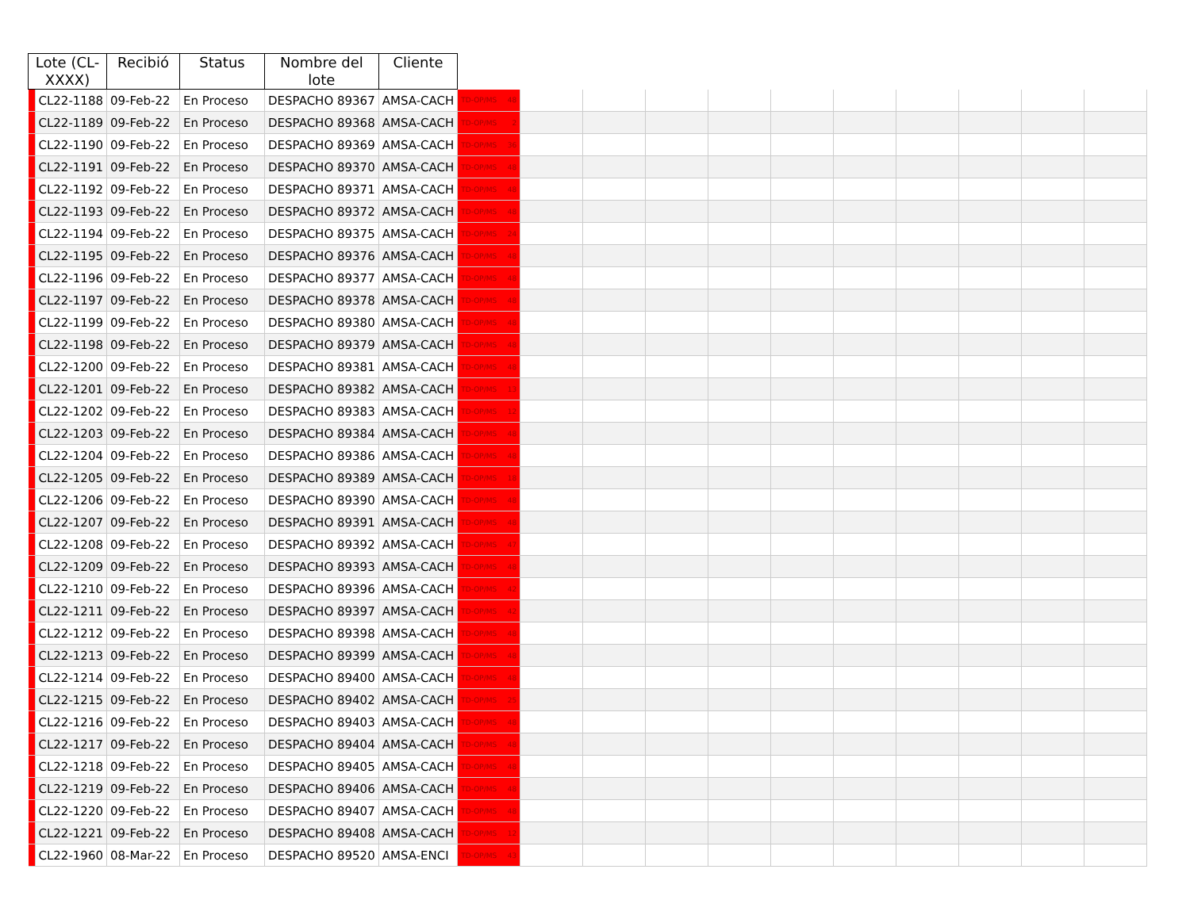| Lote (CL-XXXX) | | Recibió | Status | Nombre del lote | Cliente | | | | | | | | | | | |
| --- | --- | --- | --- | --- | --- | --- | --- | --- | --- | --- | --- | --- | --- | --- | --- | --- |
| | CL22-1188 | 09-Feb-22 | En Proceso | DESPACHO 89367 | AMSA-CACH | TD-OP/MS 48 | | | | | | | | | | |
| | CL22-1189 | 09-Feb-22 | En Proceso | DESPACHO 89368 | AMSA-CACH | TD-OP/MS 2 | | | | | | | | | | |
| | CL22-1190 | 09-Feb-22 | En Proceso | DESPACHO 89369 | AMSA-CACH | TD-OP/MS 36 | | | | | | | | | | |
| | CL22-1191 | 09-Feb-22 | En Proceso | DESPACHO 89370 | AMSA-CACH | TD-OP/MS 48 | | | | | | | | | | |
| | CL22-1192 | 09-Feb-22 | En Proceso | DESPACHO 89371 | AMSA-CACH | TD-OP/MS 48 | | | | | | | | | | |
| | CL22-1193 | 09-Feb-22 | En Proceso | DESPACHO 89372 | AMSA-CACH | TD-OP/MS 48 | | | | | | | | | | |
| | CL22-1194 | 09-Feb-22 | En Proceso | DESPACHO 89375 | AMSA-CACH | TD-OP/MS 24 | | | | | | | | | | |
| | CL22-1195 | 09-Feb-22 | En Proceso | DESPACHO 89376 | AMSA-CACH | TD-OP/MS 48 | | | | | | | | | | |
| | CL22-1196 | 09-Feb-22 | En Proceso | DESPACHO 89377 | AMSA-CACH | TD-OP/MS 48 | | | | | | | | | | |
| | CL22-1197 | 09-Feb-22 | En Proceso | DESPACHO 89378 | AMSA-CACH | TD-OP/MS 48 | | | | | | | | | | |
| | CL22-1199 | 09-Feb-22 | En Proceso | DESPACHO 89380 | AMSA-CACH | TD-OP/MS 48 | | | | | | | | | | |
| | CL22-1198 | 09-Feb-22 | En Proceso | DESPACHO 89379 | AMSA-CACH | TD-OP/MS 48 | | | | | | | | | | |
| | CL22-1200 | 09-Feb-22 | En Proceso | DESPACHO 89381 | AMSA-CACH | TD-OP/MS 48 | | | | | | | | | | |
| | CL22-1201 | 09-Feb-22 | En Proceso | DESPACHO 89382 | AMSA-CACH | TD-OP/MS 13 | | | | | | | | | | |
| | CL22-1202 | 09-Feb-22 | En Proceso | DESPACHO 89383 | AMSA-CACH | TD-OP/MS 12 | | | | | | | | | | |
| | CL22-1203 | 09-Feb-22 | En Proceso | DESPACHO 89384 | AMSA-CACH | TD-OP/MS 48 | | | | | | | | | | |
| | CL22-1204 | 09-Feb-22 | En Proceso | DESPACHO 89386 | AMSA-CACH | TD-OP/MS 48 | | | | | | | | | | |
| | CL22-1205 | 09-Feb-22 | En Proceso | DESPACHO 89389 | AMSA-CACH | TD-OP/MS 18 | | | | | | | | | | |
| | CL22-1206 | 09-Feb-22 | En Proceso | DESPACHO 89390 | AMSA-CACH | TD-OP/MS 48 | | | | | | | | | | |
| | CL22-1207 | 09-Feb-22 | En Proceso | DESPACHO 89391 | AMSA-CACH | TD-OP/MS 48 | | | | | | | | | | |
| | CL22-1208 | 09-Feb-22 | En Proceso | DESPACHO 89392 | AMSA-CACH | TD-OP/MS 47 | | | | | | | | | | |
| | CL22-1209 | 09-Feb-22 | En Proceso | DESPACHO 89393 | AMSA-CACH | TD-OP/MS 48 | | | | | | | | | | |
| | CL22-1210 | 09-Feb-22 | En Proceso | DESPACHO 89396 | AMSA-CACH | TD-OP/MS 42 | | | | | | | | | | |
| | CL22-1211 | 09-Feb-22 | En Proceso | DESPACHO 89397 | AMSA-CACH | TD-OP/MS 42 | | | | | | | | | | |
| | CL22-1212 | 09-Feb-22 | En Proceso | DESPACHO 89398 | AMSA-CACH | TD-OP/MS 48 | | | | | | | | | | |
| | CL22-1213 | 09-Feb-22 | En Proceso | DESPACHO 89399 | AMSA-CACH | TD-OP/MS 48 | | | | | | | | | | |
| | CL22-1214 | 09-Feb-22 | En Proceso | DESPACHO 89400 | AMSA-CACH | TD-OP/MS 48 | | | | | | | | | | |
| | CL22-1215 | 09-Feb-22 | En Proceso | DESPACHO 89402 | AMSA-CACH | TD-OP/MS 25 | | | | | | | | | | |
| | CL22-1216 | 09-Feb-22 | En Proceso | DESPACHO 89403 | AMSA-CACH | TD-OP/MS 48 | | | | | | | | | | |
| | CL22-1217 | 09-Feb-22 | En Proceso | DESPACHO 89404 | AMSA-CACH | TD-OP/MS 48 | | | | | | | | | | |
| | CL22-1218 | 09-Feb-22 | En Proceso | DESPACHO 89405 | AMSA-CACH | TD-OP/MS 48 | | | | | | | | | | |
| | CL22-1219 | 09-Feb-22 | En Proceso | DESPACHO 89406 | AMSA-CACH | TD-OP/MS 48 | | | | | | | | | | |
| | CL22-1220 | 09-Feb-22 | En Proceso | DESPACHO 89407 | AMSA-CACH | TD-OP/MS 48 | | | | | | | | | | |
| | CL22-1221 | 09-Feb-22 | En Proceso | DESPACHO 89408 | AMSA-CACH | TD-OP/MS 12 | | | | | | | | | | |
| | CL22-1960 | 08-Mar-22 | En Proceso | DESPACHO 89520 | AMSA-ENCI | TD-OP/MS 43 | | | | | | | | | | |